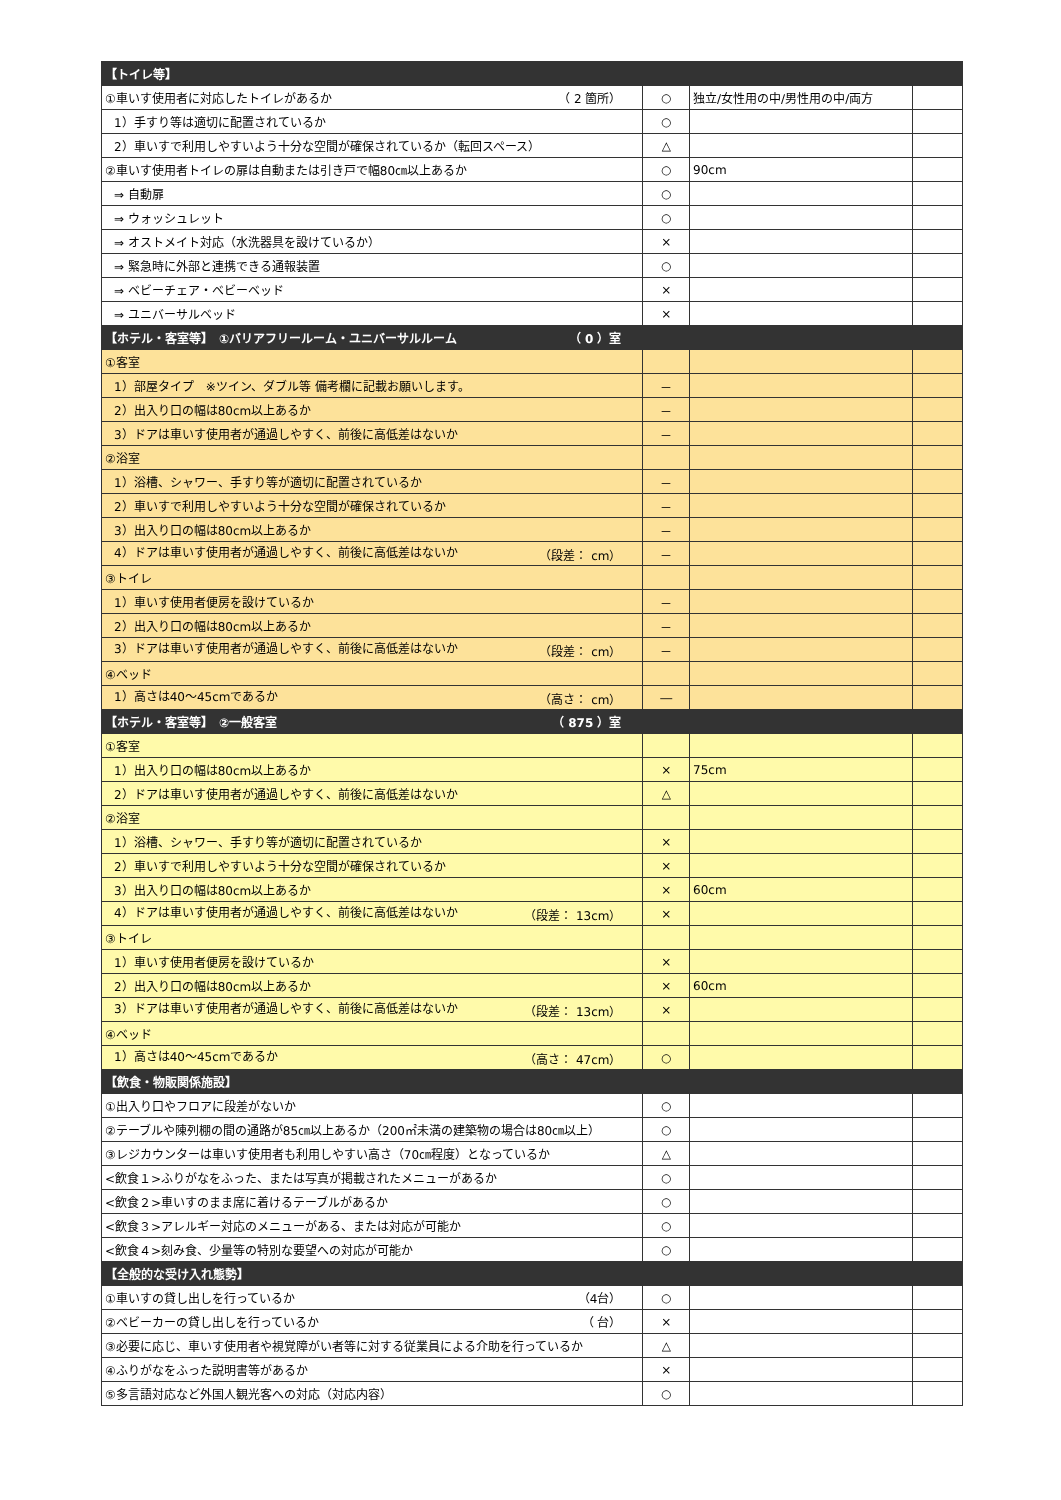| 【トイレ等】 | | | |
| ①車いす使用者に対応したトイレがあるか （ 2 箇所） | ○ | 独立/女性用の中/男性用の中/両方 | |
| 1）手すり等は適切に配置されているか | ○ | | |
| 2）車いすで利用しやすいよう十分な空間が確保されているか（転回スペース） | △ | | |
| ②車いす使用者トイレの扉は自動または引き戸で幅80㎝以上あるか | ○ | 90cm | |
| ⇒ 自動扉 | ○ | | |
| ⇒ ウォッシュレット | ○ | | |
| ⇒ オストメイト対応（水洗器具を設けているか） | × | | |
| ⇒ 緊急時に外部と連携できる通報装置 | ○ | | |
| ⇒ ベビーチェア・ベビーベッド | × | | |
| ⇒ ユニバーサルベッド | × | | |
| 【ホテル・客室等】 ①バリアフリールーム・ユニバーサルルーム （ 0 ）室 | | | |
| ①客室 | | | |
| 1）部屋タイプ ※ツイン、ダブル等 備考欄に記載お願いします。 | － | | |
| 2）出入り口の幅は80cm以上あるか | － | | |
| 3）ドアは車いす使用者が通過しやすく、前後に高低差はないか | － | | |
| ②浴室 | | | |
| 1）浴槽、シャワー、手すり等が適切に配置されているか | － | | |
| 2）車いすで利用しやすいよう十分な空間が確保されているか | － | | |
| 3）出入り口の幅は80cm以上あるか | － | | |
| 4）ドアは車いす使用者が通過しやすく、前後に高低差はないか （段差： cm） | － | | |
| ③トイレ | | | |
| 1）車いす使用者便房を設けているか | － | | |
| 2）出入り口の幅は80cm以上あるか | － | | |
| 3）ドアは車いす使用者が通過しやすく、前後に高低差はないか （段差： cm） | － | | |
| ④ベッド | | | |
| 1）高さは40～45cmであるか （高さ： cm） | ― | | |
| 【ホテル・客室等】 ②一般客室 （ 875 ）室 | | | |
| ①客室 | | | |
| 1）出入り口の幅は80cm以上あるか | × | 75cm | |
| 2）ドアは車いす使用者が通過しやすく、前後に高低差はないか | △ | | |
| ②浴室 | | | |
| 1）浴槽、シャワー、手すり等が適切に配置されているか | × | | |
| 2）車いすで利用しやすいよう十分な空間が確保されているか | × | | |
| 3）出入り口の幅は80cm以上あるか | × | 60cm | |
| 4）ドアは車いす使用者が通過しやすく、前後に高低差はないか （段差： 13cm） | × | | |
| ③トイレ | | | |
| 1）車いす使用者便房を設けているか | × | | |
| 2）出入り口の幅は80cm以上あるか | × | 60cm | |
| 3）ドアは車いす使用者が通過しやすく、前後に高低差はないか （段差： 13cm） | × | | |
| ④ベッド | | | |
| 1）高さは40～45cmであるか （高さ： 47cm） | ○ | | |
| 【飲食・物販関係施設】 | | | |
| ①出入り口やフロアに段差がないか | ○ | | |
| ②テーブルや陳列棚の間の通路が85㎝以上あるか（200㎡未満の建築物の場合は80㎝以上） | ○ | | |
| ③レジカウンターは車いす使用者も利用しやすい高さ（70㎝程度）となっているか | △ | | |
| <飲食１>ふりがなをふった、または写真が掲載されたメニューがあるか | ○ | | |
| <飲食２>車いすのまま席に着けるテーブルがあるか | ○ | | |
| <飲食３>アレルギー対応のメニューがある、または対応が可能か | ○ | | |
| <飲食４>刻み食、少量等の特別な要望への対応が可能か | ○ | | |
| 【全般的な受け入れ態勢】 | | | |
| ①車いすの貸し出しを行っているか （4台） | ○ | | |
| ②ベビーカーの貸し出しを行っているか （ 台） | × | | |
| ③必要に応じ、車いす使用者や視覚障がい者等に対する従業員による介助を行っているか | △ | | |
| ④ふりがなをふった説明書等があるか | × | | |
| ⑤多言語対応など外国人観光客への対応（対応内容） | ○ | | |